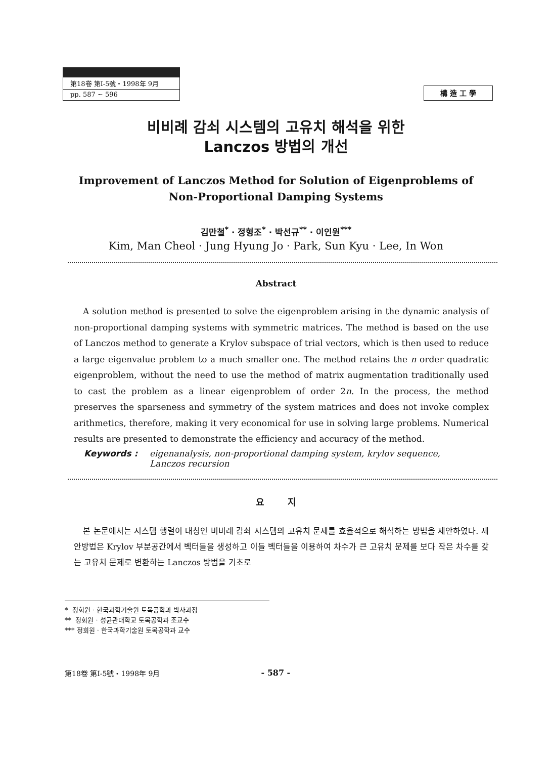第18卷 第Ⅰ-5號・1998年 9月
pp. 587 ~ 596
構 造 工 學
비비례 감쇠 시스템의 고유치 해석을 위한
Lanczos 방법의 개선
Improvement of Lanczos Method for Solution of Eigenproblems of
Non-Proportional Damping Systems
김만철<sup>*</sup> · 정형조<sup>*</sup> · 박선규<sup>**</sup> · 이인원<sup>***</sup>
Kim, Man Cheol · Jung Hyung Jo · Park, Sun Kyu · Lee, In Won
Abstract
A solution method is presented to solve the eigenproblem arising in the dynamic analysis of non-proportional damping systems with symmetric matrices. The method is based on the use of Lanczos method to generate a Krylov subspace of trial vectors, which is then used to reduce a large eigenvalue problem to a much smaller one. The method retains the n order quadratic eigenproblem, without the need to use the method of matrix augmentation traditionally used to cast the problem as a linear eigenproblem of order 2n. In the process, the method preserves the sparseness and symmetry of the system matrices and does not invoke complex arithmetics, therefore, making it very economical for use in solving large problems. Numerical results are presented to demonstrate the efficiency and accuracy of the method.
Keywords : eigenanalysis, non-proportional damping system, krylov sequence,
Lanczos recursion
요 지
본 논문에서는 시스템 행렬이 대칭인 비비례 감쇠 시스템의 고유치 문제를 효율적으로 해석하는 방법을 제안하였다. 제안방법은 Krylov 부분공간에서 벡터들을 생성하고 이들 벡터들을 이용하여 차수가 큰 고유치 문제를 보다 작은 차수를 갖는 고유치 문제로 변환하는 Lanczos 방법을 기초로
* 정회원 · 한국과학기술원 토목공학과 박사과정
** 정회원 · 성균관대학교 토목공학과 조교수
*** 정회원 · 한국과학기술원 토목공학과 교수
第18卷 第Ⅰ-5號・1998年 9月 - 587 -